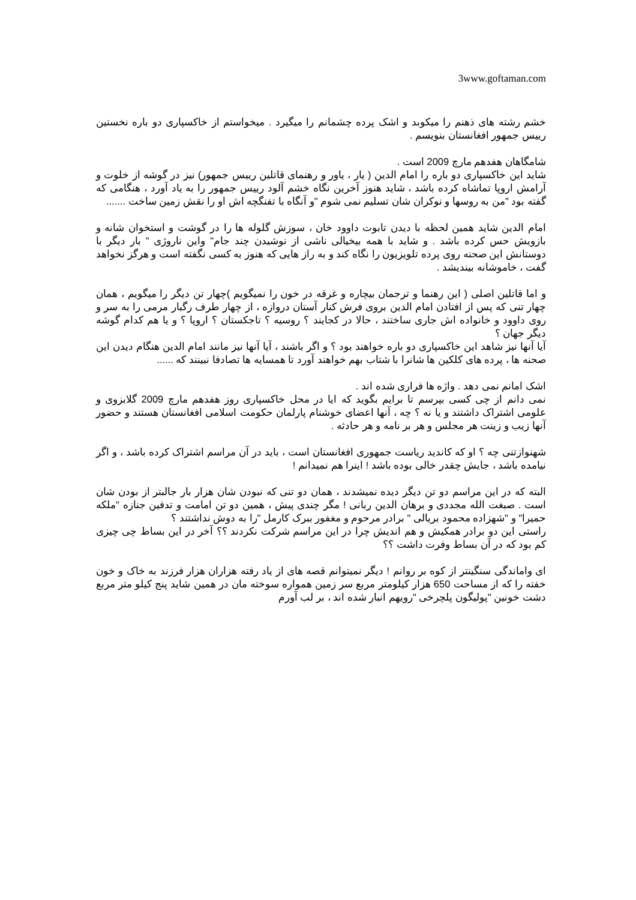3www.goftaman.com
خشم رشته های ذهنم را میکوبد و اشک پرده چشمانم را میگیرد . میخواستم از خاکسپاری دو باره نخستین رییس جمهور افغانستان بنویسم .
شامگاهان هفدهم مارچ 2009 است .
شاید این خاکسپاری دو باره را امام الدین ( یار ، یاور و رهنمای قاتلین رییس جمهور) نیز در گوشه از خلوت و آرامش اروپا تماشاه کرده باشد ، شاید هنوز آخرین نگاه خشم آلود رییس جمهور را به یاد آورد ، هنگامی که گفته بود "من به روسها و نوکران شان تسلیم نمی شوم "و آنگاه با تفنگچه اش او را نقش زمین ساخت .......
امام الدین شاید همین لحظه با دیدن تابوت داوود خان ، سوزش گلوله ها را در گوشت و استخوان شانه و بازویش حس کرده باشد . و شاید با همه بیخیالی ناشی از نوشیدن چند جام" واین ناروژی " بار دیگر با دوستانش این صحنه روی پرده تلویزیون را نگاه کند و به راز هایی که هنوز به کسی نگفته است و هرگز نخواهد گفت ، خاموشانه بیندیشد .
و اما قاتلین اصلی ( این رهنما و ترجمان بیچاره و غرقه در خون را نمیگویم )چهار تن دیگر را میگویم ، همان چهار تنی که پس از افتادن امام الدین بروی فرش کنار آستان دروازه ، از چهار طرف رگبار مرمی را به سر و روی داوود و خانواده اش جاری ساختند ، حالا در کجایند ؟ روسیه ؟ تاجکستان ؟ اروپا ؟ و یا هم کدام گوشه دیگر جهان ؟
آیا آنها نیز شاهد این خاکسپاری دو باره خواهند بود ؟ و اگر باشند ، آیا آنها نیز مانند امام الدین هنگام دیدن این صحنه ها ، پرده های کلکین ها شانرا با شتاب بهم خواهند آورد تا همسایه ها تصادفا نبینند که ......
اشک امانم نمی دهد . واژه ها فراری شده اند .
نمی دانم از چی کسی بپرسم تا برایم بگوید که ایا در محل خاکسپاری روز هفدهم مارچ 2009 گلابزوی و علومی اشتراک داشتند و یا نه ؟ چه ، آنها اعضای خوشنام پارلمان حکومت اسلامی افغانستان هستند و حضور آنها زیب و زینت هر مجلس و هر بر نامه و هر حادثه .
شهنوازتنی چه ؟ او که کاندید ریاست جمهوری افغانستان است ، باید در آن مراسم اشتراک کرده باشد ، و اگر نیامده باشد ، جایش چقدر خالی بوده باشد ! اینرا هم نمیدانم !
البته که در این مراسم دو تن دیگر دیده نمیشدند ، همان دو تنی که نبودن شان هزار بار جالبتر از بودن شان است . صبغت الله مجددی و برهان الدین ربانی ! مگر چندی پیش ، همین دو تن امامت و تدفین جنازه "ملکه حمیرا" و "شهزاده محمود بریالی " برادر مرحوم و مغفور ببرک کارمل "را به دوش نداشتند ؟
راستی این دو برادر همکیش و هم اندیش چرا در این مراسم شرکت نکردند ؟؟ آخر در این بساط چی چیزی کم بود که در آن بساط وفرت داشت ؟؟
ای واماندگی سنگینتر از کوه بر روانم ! دیگر نمیتوانم قصه های از یاد رفته هزاران هزار فرزند به خاک و خون خفته را که از مساحت 650 هزار کیلومتر مربع سر زمین همواره سوخته مان در همین شاید پنج کیلو متر مربع دشت خونین "پولیگون پلچرخی "رویهم انبار شده اند ، بر لب آورم